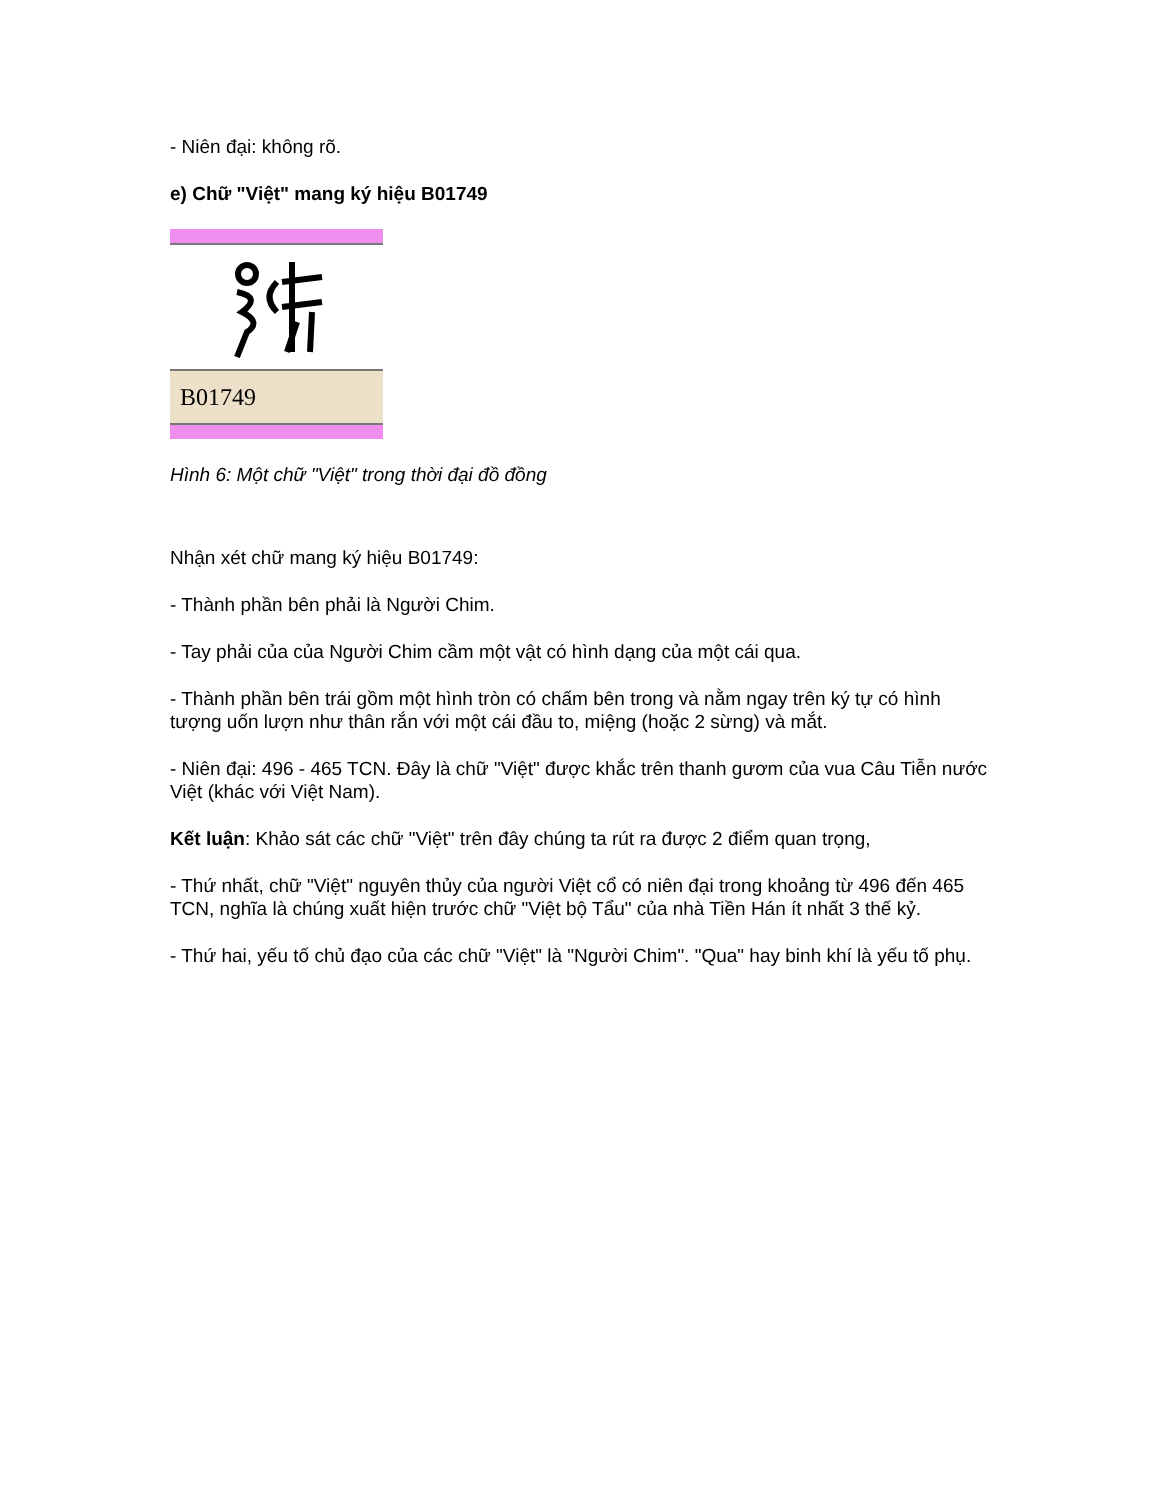- Niên đại: không rõ.
e) Chữ "Việt" mang ký hiệu B01749
B01749
Hình 6: Một chữ "Việt" trong thời đại đồ đồng
Nhận xét chữ mang ký hiệu B01749:
- Thành phần bên phải là Người Chim.
- Tay phải của của Người Chim cầm một vật có hình dạng của một cái qua.
- Thành phần bên trái gồm một hình tròn có chấm bên trong và nằm ngay trên ký tự có hình tượng uốn lượn như thân rắn với một cái đầu to, miệng (hoặc 2 sừng) và mắt.
- Niên đại: 496 - 465 TCN. Đây là chữ "Việt" được khắc trên thanh gươm của vua Câu Tiễn nước Việt (khác với Việt Nam).
Kết luận: Khảo sát các chữ "Việt" trên đây chúng ta rút ra được 2 điểm quan trọng,
- Thứ nhất, chữ "Việt" nguyên thủy của người Việt cổ có niên đại trong khoảng từ 496 đến 465 TCN, nghĩa là chúng xuất hiện trước chữ "Việt bộ Tẩu" của nhà Tiền Hán ít nhất 3 thế kỷ.
- Thứ hai, yếu tố chủ đạo của các chữ "Việt" là "Người Chim". "Qua" hay binh khí là yếu tố phụ.